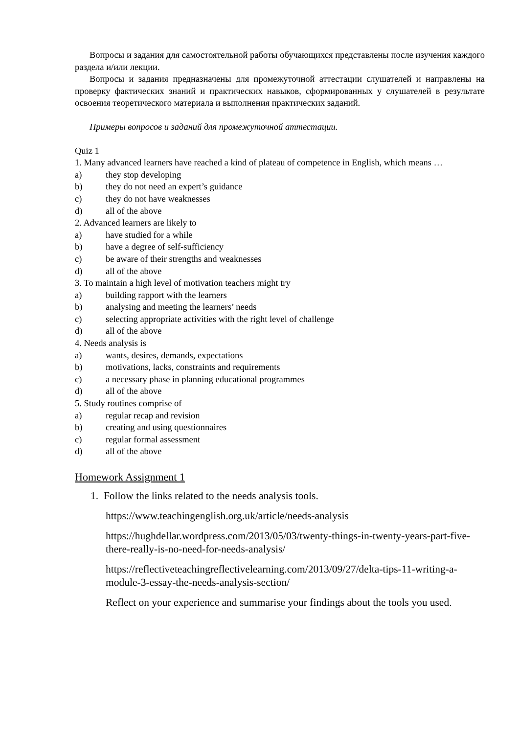Вопросы и задания для самостоятельной работы обучающихся представлены после изучения каждого раздела и/или лекции.
Вопросы и задания предназначены для промежуточной аттестации слушателей и направлены на проверку фактических знаний и практических навыков, сформированных у слушателей в результате освоения теоретического материала и выполнения практических заданий.
Примеры вопросов и заданий для промежуточной аттестации.
Quiz 1
1. Many advanced learners have reached a kind of plateau of competence in English, which means …
a) they stop developing
b) they do not need an expert’s guidance
c) they do not have weaknesses
d) all of the above
2. Advanced learners are likely to
a) have studied for a while
b) have a degree of self-sufficiency
c) be aware of their strengths and weaknesses
d) all of the above
3. To maintain a high level of motivation teachers might try
a) building rapport with the learners
b) analysing and meeting the learners’ needs
c) selecting appropriate activities with the right level of challenge
d) all of the above
4. Needs analysis is
a) wants, desires, demands, expectations
b) motivations, lacks, constraints and requirements
c) a necessary phase in planning educational programmes
d) all of the above
5. Study routines comprise of
a) regular recap and revision
b) creating and using questionnaires
c) regular formal assessment
d) all of the above
Homework Assignment 1
1. Follow the links related to the needs analysis tools.
https://www.teachingenglish.org.uk/article/needs-analysis
https://hughdellar.wordpress.com/2013/05/03/twenty-things-in-twenty-years-part-five-there-really-is-no-need-for-needs-analysis/
https://reflectiveteachingreflectivelearning.com/2013/09/27/delta-tips-11-writing-a-module-3-essay-the-needs-analysis-section/
Reflect on your experience and summarise your findings about the tools you used.